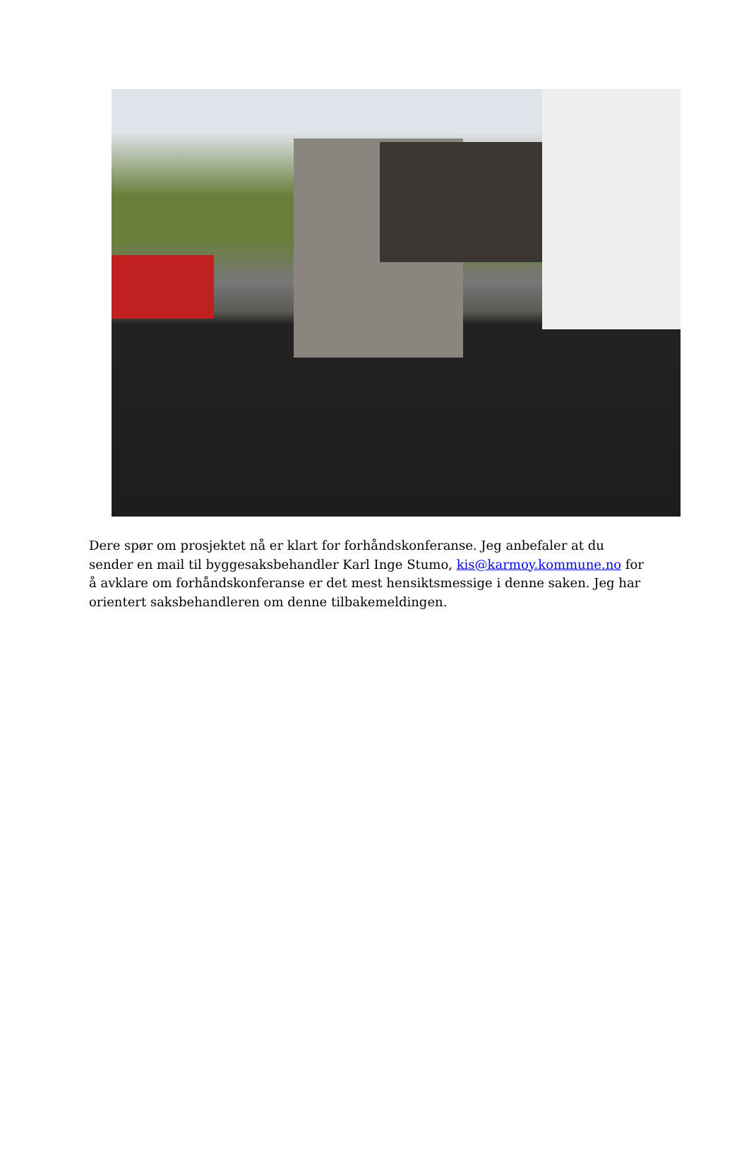Dere spør om prosjektet nå er klart for forhåndskonferanse. Jeg anbefaler at du sender en mail til byggesaksbehandler Karl Inge Stumo, kis@karmoy.kommune.no for å avklare om forhåndskonferanse er det mest hensiktsmessige i denne saken. Jeg har orientert saksbehandleren om denne tilbakemeldingen.